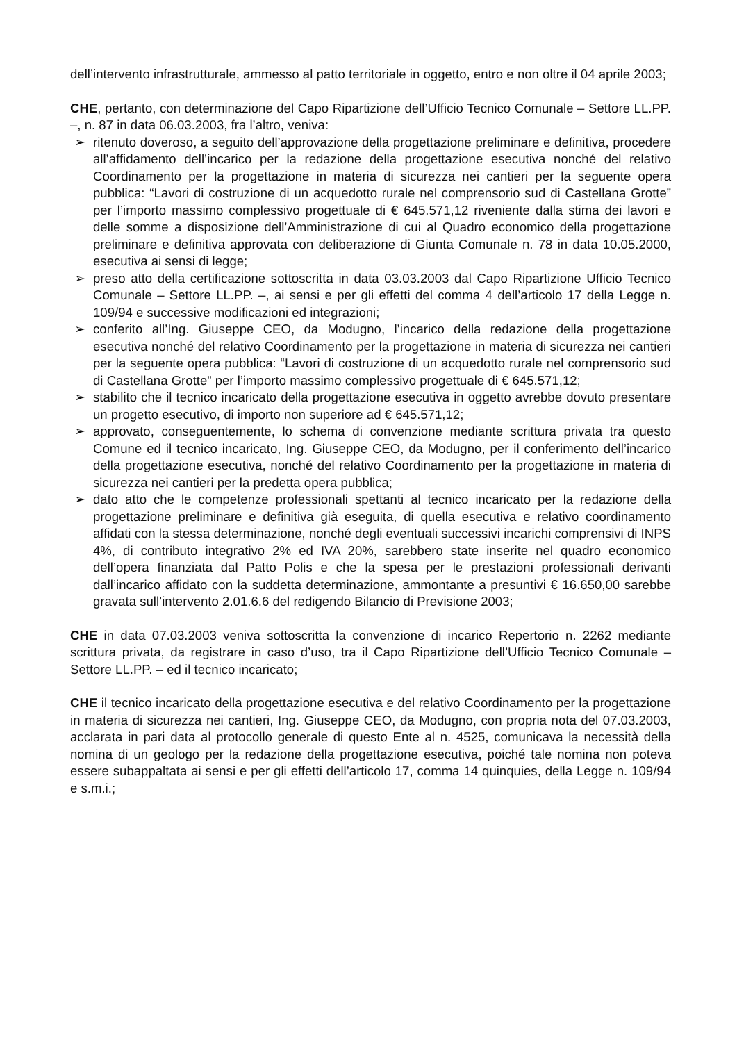dell’intervento infrastrutturale, ammesso al patto territoriale in oggetto, entro e non oltre il 04 aprile 2003;
CHE, pertanto, con determinazione del Capo Ripartizione dell’Ufficio Tecnico Comunale – Settore LL.PP. –, n. 87 in data 06.03.2003, fra l’altro, veniva:
➢ ritenuto doveroso, a seguito dell’approvazione della progettazione preliminare e definitiva, procedere all’affidamento dell’incarico per la redazione della progettazione esecutiva nonché del relativo Coordinamento per la progettazione in materia di sicurezza nei cantieri per la seguente opera pubblica: “Lavori di costruzione di un acquedotto rurale nel comprensorio sud di Castellana Grotte” per l’importo massimo complessivo progettuale di € 645.571,12 riveniente dalla stima dei lavori e delle somme a disposizione dell’Amministrazione di cui al Quadro economico della progettazione preliminare e definitiva approvata con deliberazione di Giunta Comunale n. 78 in data 10.05.2000, esecutiva ai sensi di legge;
➢ preso atto della certificazione sottoscritta in data 03.03.2003 dal Capo Ripartizione Ufficio Tecnico Comunale – Settore LL.PP. –, ai sensi e per gli effetti del comma 4 dell’articolo 17 della Legge n. 109/94 e successive modificazioni ed integrazioni;
➢ conferito all’Ing. Giuseppe CEO, da Modugno, l’incarico della redazione della progettazione esecutiva nonché del relativo Coordinamento per la progettazione in materia di sicurezza nei cantieri per la seguente opera pubblica: “Lavori di costruzione di un acquedotto rurale nel comprensorio sud di Castellana Grotte” per l’importo massimo complessivo progettuale di € 645.571,12;
➢ stabilito che il tecnico incaricato della progettazione esecutiva in oggetto avrebbe dovuto presentare un progetto esecutivo, di importo non superiore ad € 645.571,12;
➢ approvato, conseguentemente, lo schema di convenzione mediante scrittura privata tra questo Comune ed il tecnico incaricato, Ing. Giuseppe CEO, da Modugno, per il conferimento dell’incarico della progettazione esecutiva, nonché del relativo Coordinamento per la progettazione in materia di sicurezza nei cantieri per la predetta opera pubblica;
➢ dato atto che le competenze professionali spettanti al tecnico incaricato per la redazione della progettazione preliminare e definitiva già eseguita, di quella esecutiva e relativo coordinamento affidati con la stessa determinazione, nonché degli eventuali successivi incarichi comprensivi di INPS 4%, di contributo integrativo 2% ed IVA 20%, sarebbero state inserite nel quadro economico dell’opera finanziata dal Patto Polis e che la spesa per le prestazioni professionali derivanti dall’incarico affidato con la suddetta determinazione, ammontante a presuntivi € 16.650,00 sarebbe gravata sull’intervento 2.01.6.6 del redigendo Bilancio di Previsione 2003;
CHE in data 07.03.2003 veniva sottoscritta la convenzione di incarico Repertorio n. 2262 mediante scrittura privata, da registrare in caso d’uso, tra il Capo Ripartizione dell’Ufficio Tecnico Comunale – Settore LL.PP. – ed il tecnico incaricato;
CHE il tecnico incaricato della progettazione esecutiva e del relativo Coordinamento per la progettazione in materia di sicurezza nei cantieri, Ing. Giuseppe CEO, da Modugno, con propria nota del 07.03.2003, acclarata in pari data al protocollo generale di questo Ente al n. 4525, comunicava la necessità della nomina di un geologo per la redazione della progettazione esecutiva, poiché tale nomina non poteva essere subappaltata ai sensi e per gli effetti dell’articolo 17, comma 14 quinquies, della Legge n. 109/94 e s.m.i.;